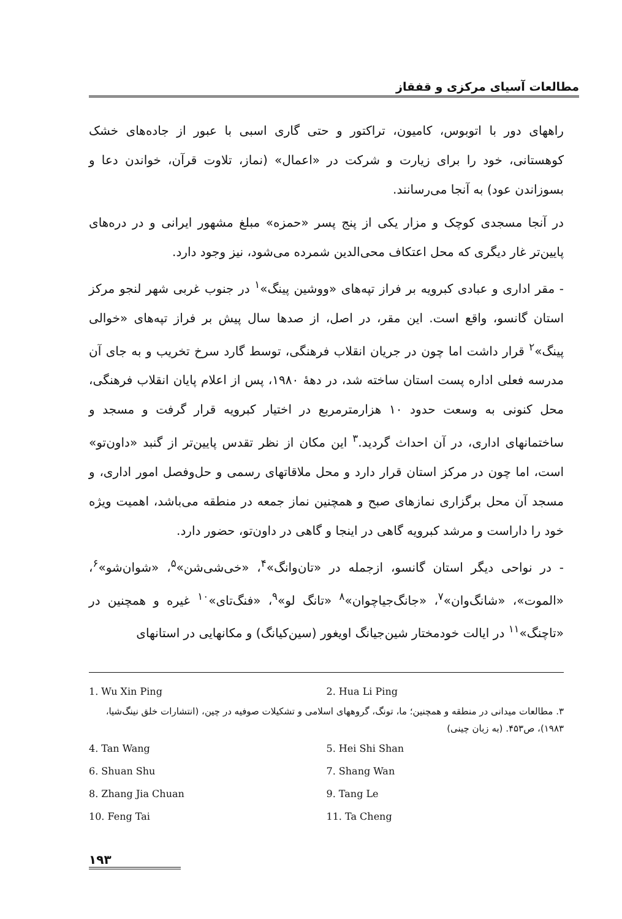مطالعات آسیای مرکزی و قفقاز
راههای دور با اتوبوس، کامیون، تراکتور و حتی گاری اسبی با عبور از جاده‌های خشک کوهستانی، خود را برای زیارت و شرکت در «اعمال» (نماز، تلاوت قرآن، خواندن دعا و بسوزاندن عود) به آنجا می‌رسانند.
در آنجا مسجدی کوچک و مزار یکی از پنج پسر «حمزه» مبلغ مشهور ایرانی و در دره‌های پایین‌تر غار دیگری که محل اعتکاف محی‌الدین شمرده می‌شود، نیز وجود دارد.
- مقر اداری و عبادی کبرویه بر فراز تپه‌های «ووشین پینگ»<sup>۱</sup> در جنوب غربی شهر لنجو مرکز استان گانسو، واقع است. این مقر، در اصل، از صدها سال پیش بر فراز تپه‌های «خوالی پینگ»<sup>۲</sup> قرار داشت اما چون در جریان انقلاب فرهنگی، توسط گارد سرخ تخریب و به جای آن مدرسه فعلی اداره پست استان ساخته شد، در دههٔ ۱۹۸۰، پس از اعلام پایان انقلاب فرهنگی، محل کنونی به وسعت حدود ۱۰ هزارمترمربع در اختیار کبرویه قرار گرفت و مسجد و ساختمانهای اداری، در آن احداث گردید.<sup>۳</sup> این مکان از نظر تقدس پایین‌تر از گنبد «داون‌تو» است، اما چون در مرکز استان قرار دارد و محل ملاقاتهای رسمی و حل‌وفصل امور اداری، و مسجد آن محل برگزاری نمازهای صبح و همچنین نماز جمعه در منطقه می‌باشد، اهمیت ویژه خود را داراست و مرشد کبرویه گاهی در اینجا و گاهی در داون‌تو، حضور دارد.
- در نواحی دیگر استان گانسو، ازجمله در «تان‌وانگ»<sup>۴</sup>، «خی‌شی‌شن»<sup>۵</sup>، «شوان‌شو»<sup>۶</sup>، «الموت»، «شانگ‌وان»<sup>۷</sup>، «جانگ‌جیاچوان»<sup>۸</sup> «تانگ لو»<sup>۹</sup>، «فنگ‌تای»<sup>۱۰</sup> غیره و همچنین در «تاچنگ»<sup>۱۱</sup> در ایالت خودمختار شین‌جیانگ اویغور (سین‌کیانگ) و مکانهایی در استانهای
1. Wu Xin Ping 2. Hua Li Ping
۳. مطالعات میدانی در منطقه و همچنین؛ ما، تونگ، گروههای اسلامی و تشکیلات صوفیه در چین، (انتشارات خلق نینگ‌شیا، ۱۹۸۳)، ص۴۵۳. (به زبان چینی)
4. Tan Wang 5. Hei Shi Shan
6. Shuan Shu 7. Shang Wan
8. Zhang Jia Chuan 9. Tang Le
10. Feng Tai 11. Ta Cheng
۱۹۳